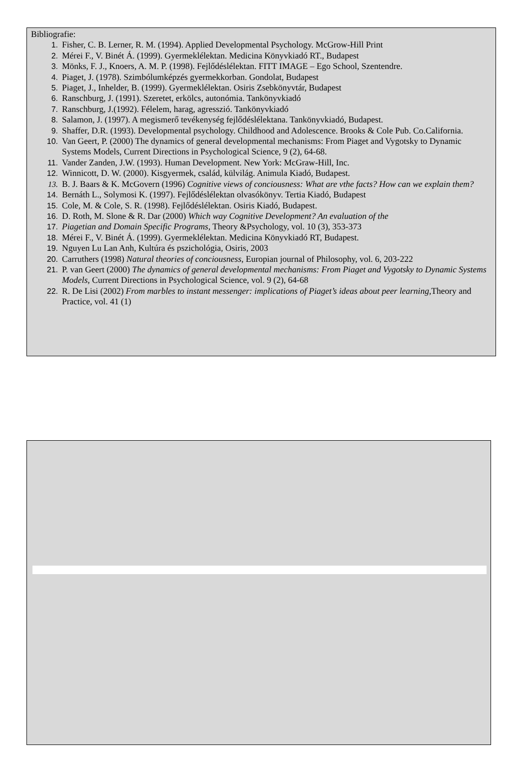Bibliografie:
1. Fisher, C. B. Lerner, R. M. (1994). Applied Developmental Psychology. McGrow-Hill Print
2. Mérei F., V. Binét Á. (1999). Gyermeklélektan. Medicina Könyvkiadó RT., Budapest
3. Mönks, F. J., Knoers, A. M. P. (1998). Fejlődéslélektan. FITT IMAGE – Ego School, Szentendre.
4. Piaget, J. (1978). Szimbólumképzés gyermekkorban. Gondolat, Budapest
5. Piaget, J., Inhelder, B. (1999). Gyermeklélektan. Osiris Zsebkönyvtár, Budapest
6. Ranschburg, J. (1991). Szeretet, erkölcs, autonómia. Tankönyvkiadó
7. Ranschburg, J.(1992). Félelem, harag, agresszió. Tankönyvkiadó
8. Salamon, J. (1997). A megismerő tevékenység fejlődéslélektana. Tankönyvkiadó, Budapest.
9. Shaffer, D.R. (1993). Developmental psychology. Childhood and Adolescence. Brooks & Cole Pub. Co.California.
10. Van Geert, P. (2000) The dynamics of general developmental mechanisms: From Piaget and Vygotsky to Dynamic Systems Models, Current Directions in Psychological Science, 9 (2), 64-68.
11. Vander Zanden, J.W. (1993). Human Development. New York: McGraw-Hill, Inc.
12. Winnicott, D. W. (2000). Kisgyermek, család, külvilág. Animula Kiadó, Budapest.
13. B. J. Baars & K. McGovern (1996) Cognitive views of conciousness: What are vthe facts? How can we explain them?
14. Bernáth L., Solymosi K. (1997). Fejlődéslélektan olvasókönyv. Tertia Kiadó, Budapest
15. Cole, M. & Cole, S. R. (1998). Fejlődéslélektan. Osiris Kiadó, Budapest.
16. D. Roth, M. Slone & R. Dar (2000) Which way Cognitive Development? An evaluation of the
17. Piagetian and Domain Specific Programs, Theory &Psychology, vol. 10 (3), 353-373
18. Mérei F., V. Binét Á. (1999). Gyermeklélektan. Medicina Könyvkiadó RT, Budapest.
19. Nguyen Lu Lan Anh, Kultúra és pszichológia, Osiris, 2003
20. Carruthers (1998) Natural theories of conciousness, Europian journal of Philosophy, vol. 6, 203-222
21. P. van Geert (2000) The dynamics of general developmental mechanisms: From Piaget and Vygotsky to Dynamic Systems Models, Current Directions in Psychological Science, vol. 9 (2), 64-68
22. R. De Lisi (2002) From marbles to instant messenger: implications of Piaget’s ideas about peer learning,Theory and Practice, vol. 41 (1)